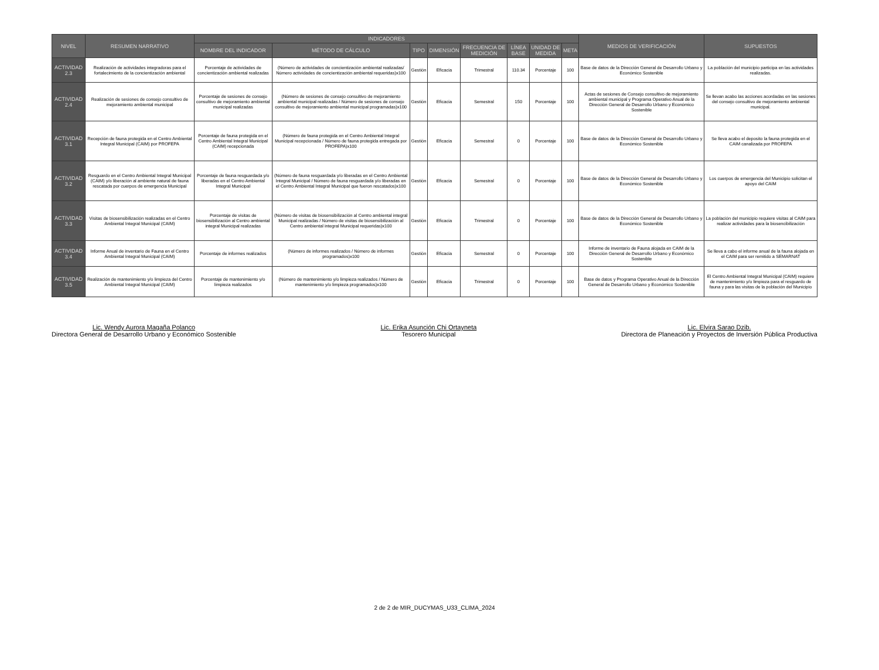| NIVEL | RESUMEN NARRATIVO | INDICADORES | | | | | | | | MEDIOS DE VERIFICACIÓN | SUPUESTOS |
| --- | --- | --- | --- | --- | --- | --- | --- | --- | --- | --- | --- |
| | | NOMBRE DEL INDICADOR | MÉTODO DE CÁLCULO | TIPO | DIMENSIÓN | FRECUENCIA DE MEDICIÓN | LÍNEA BASE | UNIDAD DE MEDIDA | META | | |
| ACTIVIDAD 2.3 | Realización de actividades integradoras para el fortalecimiento de la concientización ambiental | Porcentaje de actividades de concientización ambiental realizadas | (Número de actividades de concientización ambiental realizadas/ Número actividades de concientización ambiental requeridas)x100 | Gestión | Eficacia | Trimestral | 110.34 | Porcentaje | 100 | Base de datos de la Dirección General de Desarrollo Urbano y Económico Sostenible | La población del municipio participa en las actividades realizadas. |
| ACTIVIDAD 2.4 | Realización de sesiones de consejo consultivo de mejoramiento ambiental municipal | Porcentaje de sesiones de consejo consultivo de mejoramiento ambiental municipal realizadas | (Número de sesiones de consejo consultivo de mejoramiento ambiental municipal realizadas / Número de sesiones de consejo consultivo de mejoramiento ambiental municipal programadas)x100 | Gestión | Eficacia | Semestral | 150 | Porcentaje | 100 | Actas de sesiones de Consejo consultivo de mejoramiento ambiental municipal y Programa Operativo Anual de la Dirección General de Desarrollo Urbano y Económico Sostenible | Se llevan acabo las acciones acordadas en las sesiones del consejo consultivo de mejoramiento ambiental municipal. |
| ACTIVIDAD 3.1 | Recepción de fauna protegida en el Centro Ambiental Integral Municipal (CAIM) por PROFEPA | Porcentaje de fauna protegida en el Centro Ambiental Integral Municipal (CAIM) recepcionada | (Número de fauna protegida en el Centro Ambiental Integral Municipal recepcionada / Número de fauna protegida entregada por PROFEPA)x100 | Gestión | Eficacia | Semestral | 0 | Porcentaje | 100 | Base de datos de la Dirección General de Desarrollo Urbano y Económico Sostenible | Se lleva acabo el deposito la fauna protegida en el CAIM canalizada por PROFEPA |
| ACTIVIDAD 3.2 | Resguardo en el Centro Ambiental Integral Municipal (CAIM) y/o liberación al ambiente natural de fauna rescatada por cuerpos de emergencia Municipal | Porcentaje de fauna resguardada y/o liberadas en el Centro Ambiental Integral Municipal | (Número de fauna resguardada y/o liberadas en el Centro Ambiental Integral Municipal / Número de fauna resguardada y/o liberadas en el Centro Ambiental Integral Municipal que fueron rescatados)x100 | Gestión | Eficacia | Semestral | 0 | Porcentaje | 100 | Base de datos de la Dirección General de Desarrollo Urbano y Económico Sostenible | Los cuerpos de emergencia del Municipio solicitan el apoyo del CAIM |
| ACTIVIDAD 3.3 | Visitas de biosensibilización realizadas en el Centro Ambiental Integral Municipal (CAIM) | Porcentaje de visitas de biosensibilización al Centro ambiental integral Municipal realizadas | (Número de visitas de biosensibilización al Centro ambiental integral Municipal realizadas / Número de visitas de biosensibilización al Centro ambiental integral Municipal requeridas)x100 | Gestión | Eficacia | Trimestral | 0 | Porcentaje | 100 | Base de datos de la Dirección General de Desarrollo Urbano y Económico Sostenible | La población del municipio requiere visitas al CAIM para realizar actividades para la biosencibilización |
| ACTIVIDAD 3.4 | Informe Anual de inventario de Fauna en el Centro Ambiental Integral Municipal (CAIM) | Porcentaje de informes realizados | (Número de informes realizados / Número de informes programados)x100 | Gestión | Eficacia | Semestral | 0 | Porcentaje | 100 | Informe de inventario de Fauna alojada en CAIM de la Dirección General de Desarrollo Urbano y Económico Sostenible | Se lleva a cabo el informe anual de la fauna alojada en el CAIM para ser remitido a SEMARNAT |
| ACTIVIDAD 3.5 | Realización de mantenimiento y/o limpieza del Centro Ambiental Integral Municipal (CAIM) | Porcentaje de mantenimiento y/o limpieza realizados | (Número de mantenimiento y/o limpieza realizados / Número de mantenimiento y/o limpieza programados)x100 | Gestión | Eficacia | Trimestral | 0 | Porcentaje | 100 | Base de datos y Programa Operativo Anual de la Dirección General de Desarrollo Urbano y Económico Sostenible | El Centro Ambiental Integral Municipal (CAIM) requiere de mantenimiento y/o limpieza para el resguardo de fauna y para las visitas de la población del Municipio |
Lic. Wendy Aurora Magaña Polanco
Directora General de Desarrollo Urbano y Económico Sostenible
Lic. Erika Asunción Chi Ortayneta
Tesorero Municipal
Lic. Elvira Sarao Dzib.
Directora de Planeación y Proyectos de Inversión Pública Productiva
2 de 2 de MIR_DUCYMAS_U33_CLIMA_2024